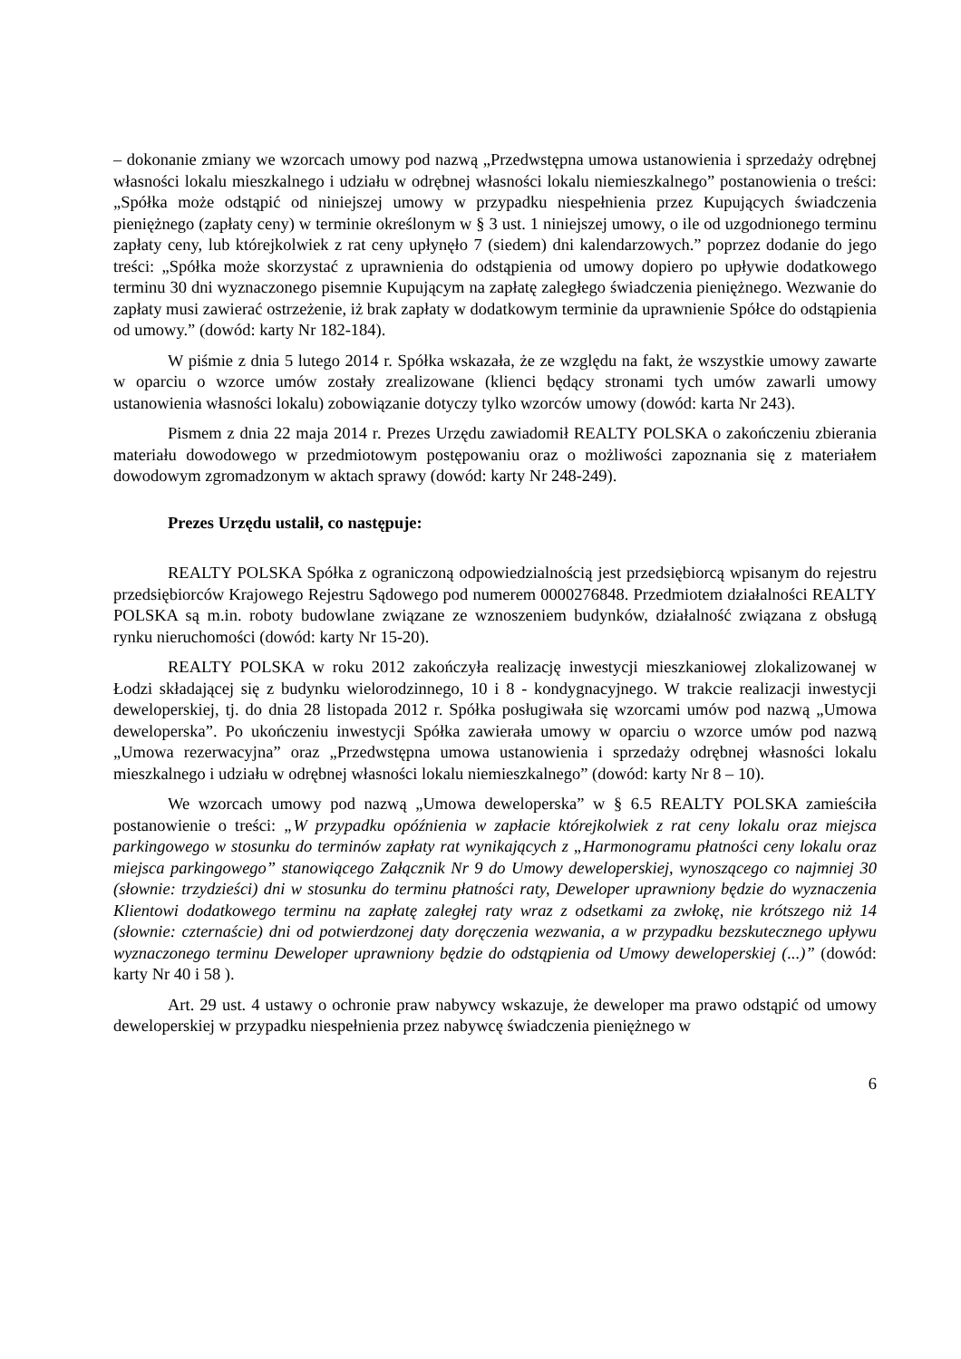– dokonanie zmiany we wzorcach umowy pod nazwą „Przedwstępna umowa ustanowienia i sprzedaży odrębnej własności lokalu mieszkalnego i udziału w odrębnej własności lokalu niemieszkalnego” postanowienia o treści: „Spółka może odstąpić od niniejszej umowy w przypadku niespełnienia przez Kupujących świadczenia pieniężnego (zapłaty ceny) w terminie określonym w § 3 ust. 1 niniejszej umowy, o ile od uzgodnionego terminu zapłaty ceny, lub którejkolwiek z rat ceny upłynęło 7 (siedem) dni kalendarzowych.” poprzez dodanie do jego treści: „Spółka może skorzystać z uprawnienia do odstąpienia od umowy dopiero po upływie dodatkowego terminu 30 dni wyznaczonego pisemnie Kupującym na zapłatę zaległego świadczenia pieniężnego. Wezwanie do zapłaty musi zawierać ostrzeżenie, iż brak zapłaty w dodatkowym terminie da uprawnienie Spółce do odstąpienia od umowy.” (dowód: karty Nr 182-184).
W piśmie z dnia 5 lutego 2014 r. Spółka wskazała, że ze względu na fakt, że wszystkie umowy zawarte w oparciu o wzorce umów zostały zrealizowane (klienci będący stronami tych umów zawarli umowy ustanowienia własności lokalu) zobowiązanie dotyczy tylko wzorców umowy (dowód: karta Nr 243).
Pismem z dnia 22 maja 2014 r. Prezes Urzędu zawiadomił REALTY POLSKA o zakończeniu zbierania materiału dowodowego w przedmiotowym postępowaniu oraz o możliwości zapoznania się z materiałem dowodowym zgromadzonym w aktach sprawy (dowód: karty Nr 248-249).
Prezes Urzędu ustalił, co następuje:
REALTY POLSKA Spółka z ograniczoną odpowiedzialnością jest przedsiębiorcą wpisanym do rejestru przedsiębiorców Krajowego Rejestru Sądowego pod numerem 0000276848. Przedmiotem działalności REALTY POLSKA są m.in. roboty budowlane związane ze wznoszeniem budynków, działalność związana z obsługą rynku nieruchomości (dowód: karty Nr 15-20).
REALTY POLSKA w roku 2012 zakończyła realizację inwestycji mieszkaniowej zlokalizowanej w Łodzi składającej się z budynku wielorodzinnego, 10 i 8 - kondygnacyjnego. W trakcie realizacji inwestycji deweloperskiej, tj. do dnia 28 listopada 2012 r. Spółka posługiwała się wzorcami umów pod nazwą „Umowa deweloperska”. Po ukończeniu inwestycji Spółka zawierała umowy w oparciu o wzorce umów pod nazwą „Umowa rezerwacyjna” oraz „Przedwstępna umowa ustanowienia i sprzedaży odrębnej własności lokalu mieszkalnego i udziału w odrębnej własności lokalu niemieszkalnego” (dowód: karty Nr 8 – 10).
We wzorcach umowy pod nazwą „Umowa deweloperska” w § 6.5 REALTY POLSKA zamieściła postanowienie o treści: „W przypadku opóźnienia w zapłacie którejkolwiek z rat ceny lokalu oraz miejsca parkingowego w stosunku do terminów zapłaty rat wynikających z „Harmonogramu płatności ceny lokalu oraz miejsca parkingowego” stanowiącego Załącznik Nr 9 do Umowy deweloperskiej, wynoszącego co najmniej 30 (słownie: trzydzieści) dni w stosunku do terminu płatności raty, Deweloper uprawniony będzie do wyznaczenia Klientowi dodatkowego terminu na zapłatę zaległej raty wraz z odsetkami za zwłokę, nie krótszego niż 14 (słownie: czternaście) dni od potwierdzonej daty doręczenia wezwania, a w przypadku bezskutecznego upływu wyznaczonego terminu Deweloper uprawniony będzie do odstąpienia od Umowy deweloperskiej (...)” (dowód: karty Nr 40 i 58 ).
Art. 29 ust. 4 ustawy o ochronie praw nabywcy wskazuje, że deweloper ma prawo odstąpić od umowy deweloperskiej w przypadku niespełnienia przez nabywcę świadczenia pieniężnego w
6